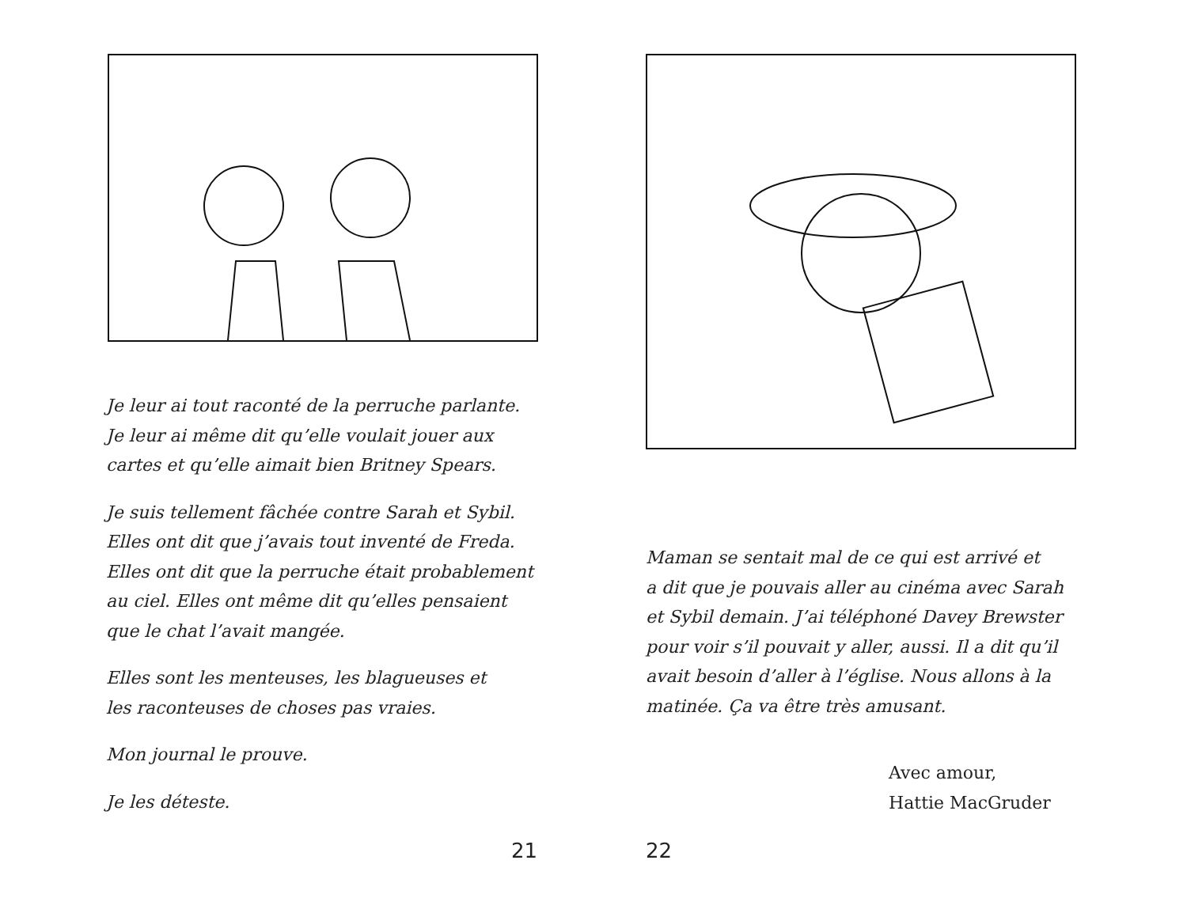Je leur ai tout raconté de la perruche parlante.
Je leur ai même dit qu’elle voulait jouer aux
cartes et qu’elle aimait bien Britney Spears.
Je suis tellement fâchée contre Sarah et Sybil.
Elles ont dit que j’avais tout inventé de Freda.
Elles ont dit que la perruche était probablement
au ciel. Elles ont même dit qu’elles pensaient
que le chat l’avait mangée.
Elles sont les menteuses, les blagueuses et
les raconteuses de choses pas vraies.
Mon journal le prouve.
Je les déteste.
21
Maman se sentait mal de ce qui est arrivé et
a dit que je pouvais aller au cinéma avec Sarah
et Sybil demain. J’ai téléphoné Davey Brewster
pour voir s’il pouvait y aller, aussi. Il a dit qu’il
avait besoin d’aller à l’église. Nous allons à la
matinée. Ça va être très amusant.
Avec amour,
Hattie MacGruder
22